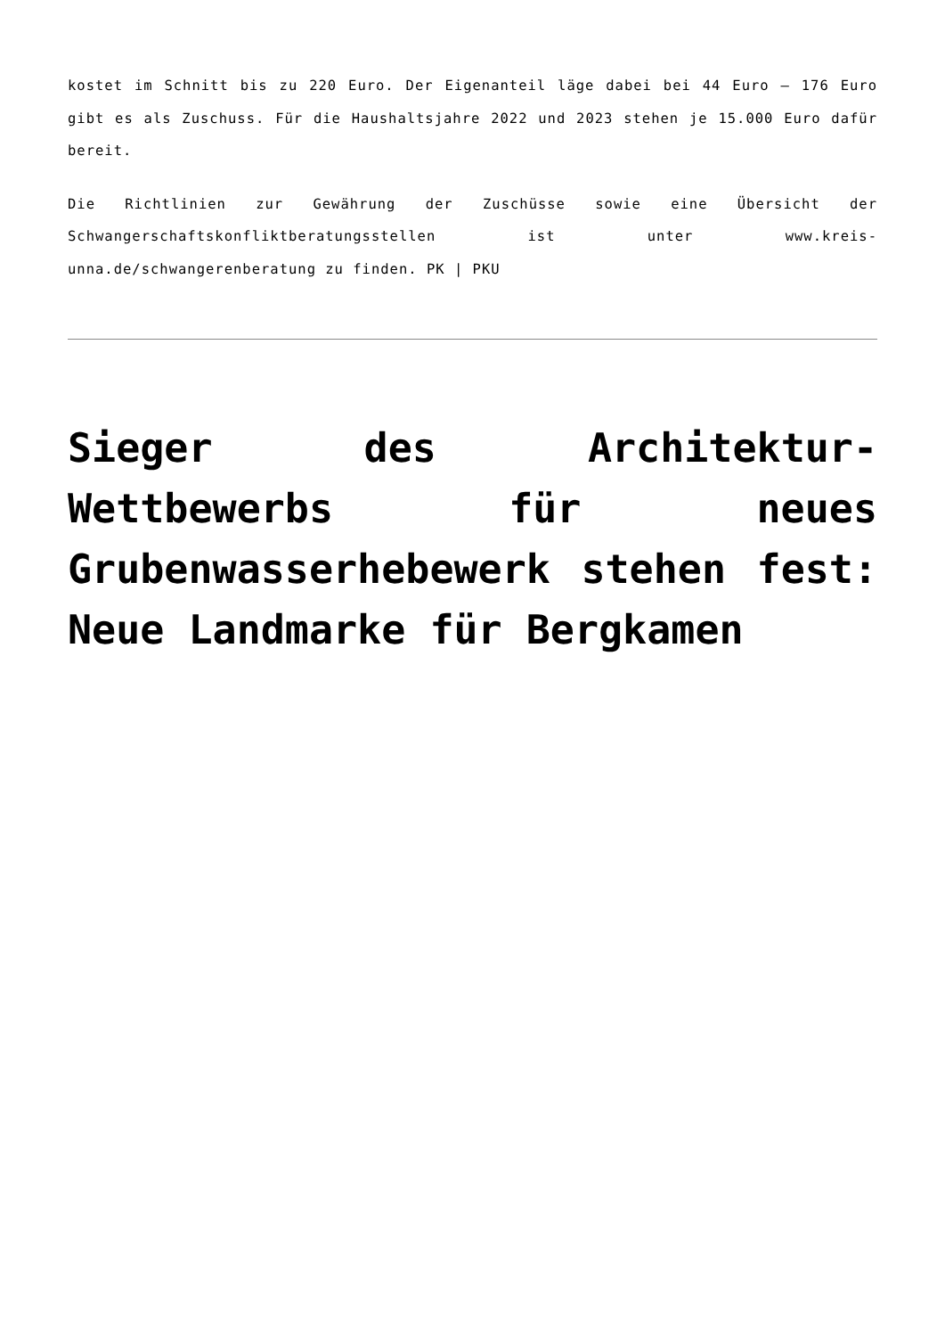kostet im Schnitt bis zu 220 Euro. Der Eigenanteil läge dabei bei 44 Euro – 176 Euro gibt es als Zuschuss. Für die Haushaltsjahre 2022 und 2023 stehen je 15.000 Euro dafür bereit.
Die Richtlinien zur Gewährung der Zuschüsse sowie eine Übersicht der Schwangerschaftskonfliktberatungsstellen ist unter www.kreis-unna.de/schwangerenberatung zu finden. PK | PKU
Sieger des Architektur-Wettbewerbs für neues Grubenwasserhebewerk stehen fest: Neue Landmarke für Bergkamen